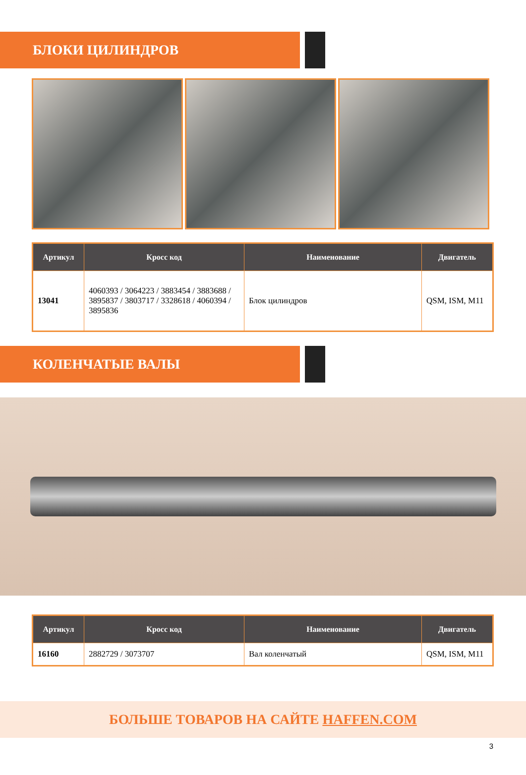БЛОКИ ЦИЛИНДРОВ
| Артикул | Кросс код | Наименование | Двигатель |
| --- | --- | --- | --- |
| 13041 | 4060393 / 3064223 / 3883454 / 3883688 / 3895837 / 3803717 / 3328618 / 4060394 / 3895836 | Блок цилиндров | QSM, ISM, M11 |
КОЛЕНЧАТЫЕ ВАЛЫ
| Артикул | Кросс код | Наименование | Двигатель |
| --- | --- | --- | --- |
| 16160 | 2882729 / 3073707 | Вал коленчатый | QSM, ISM, M11 |
БОЛЬШЕ ТОВАРОВ НА САЙТЕ HAFFEN.COM
3